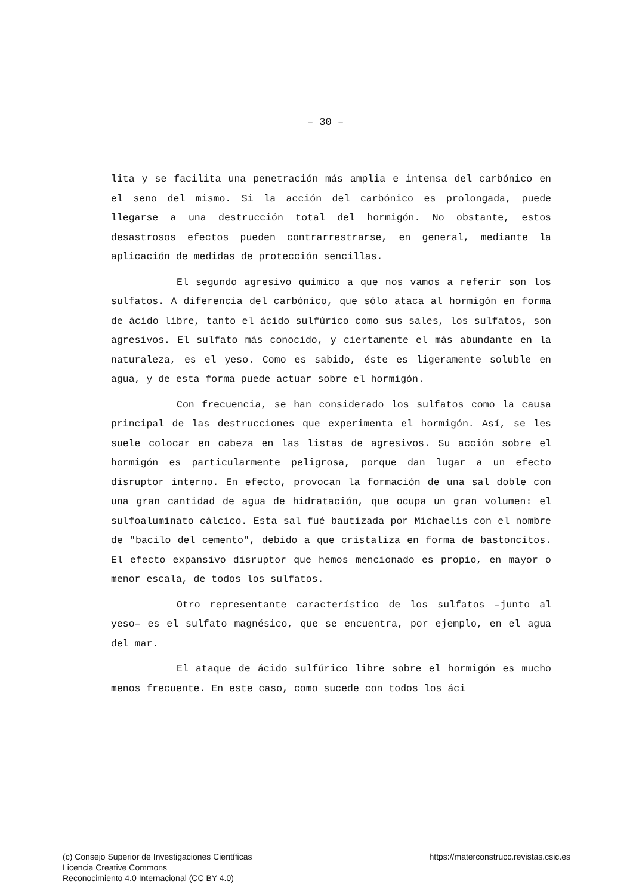– 30 –
lita y se facilita una penetración más amplia e intensa del carbónico en el seno del mismo. Si la acción del carbónico es prolongada, puede llegarse a una destrucción total del hormigón. No obstante, estos desastrosos efectos pueden contrarrestrarse, en general, mediante la aplicación de medidas de protección sencillas.
El segundo agresivo químico a que nos vamos a referir son los sulfatos. A diferencia del carbónico, que sólo ataca al hormigón en forma de ácido libre, tanto el ácido sulfúrico como sus sales, los sulfatos, son agresivos. El sulfato más conocido, y ciertamente el más abundante en la naturaleza, es el yeso. Como es sabido, éste es ligeramente soluble en agua, y de esta forma puede actuar sobre el hormigón.
Con frecuencia, se han considerado los sulfatos como la causa principal de las destrucciones que experimenta el hormigón. Así, se les suele colocar en cabeza en las listas de agresivos. Su acción sobre el hormigón es particularmente peligrosa, porque dan lugar a un efecto disruptor interno. En efecto, provocan la formación de una sal doble con una gran cantidad de agua de hidratación, que ocupa un gran volumen: el sulfoaluminato cálcico. Esta sal fué bautizada por Michaelis con el nombre de "bacilo del cemento", debido a que cristaliza en forma de bastoncitos. El efecto expansivo disruptor que hemos mencionado es propio, en mayor o menor escala, de todos los sulfatos.
Otro representante característico de los sulfatos –junto al yeso– es el sulfato magnésico, que se encuentra, por ejemplo, en el agua del mar.
El ataque de ácido sulfúrico libre sobre el hormigón es mucho menos frecuente. En este caso, como sucede con todos los áci
(c) Consejo Superior de Investigaciones Científicas
Licencia Creative Commons
Reconocimiento 4.0 Internacional (CC BY 4.0)
https://materconstrucc.revistas.csic.es